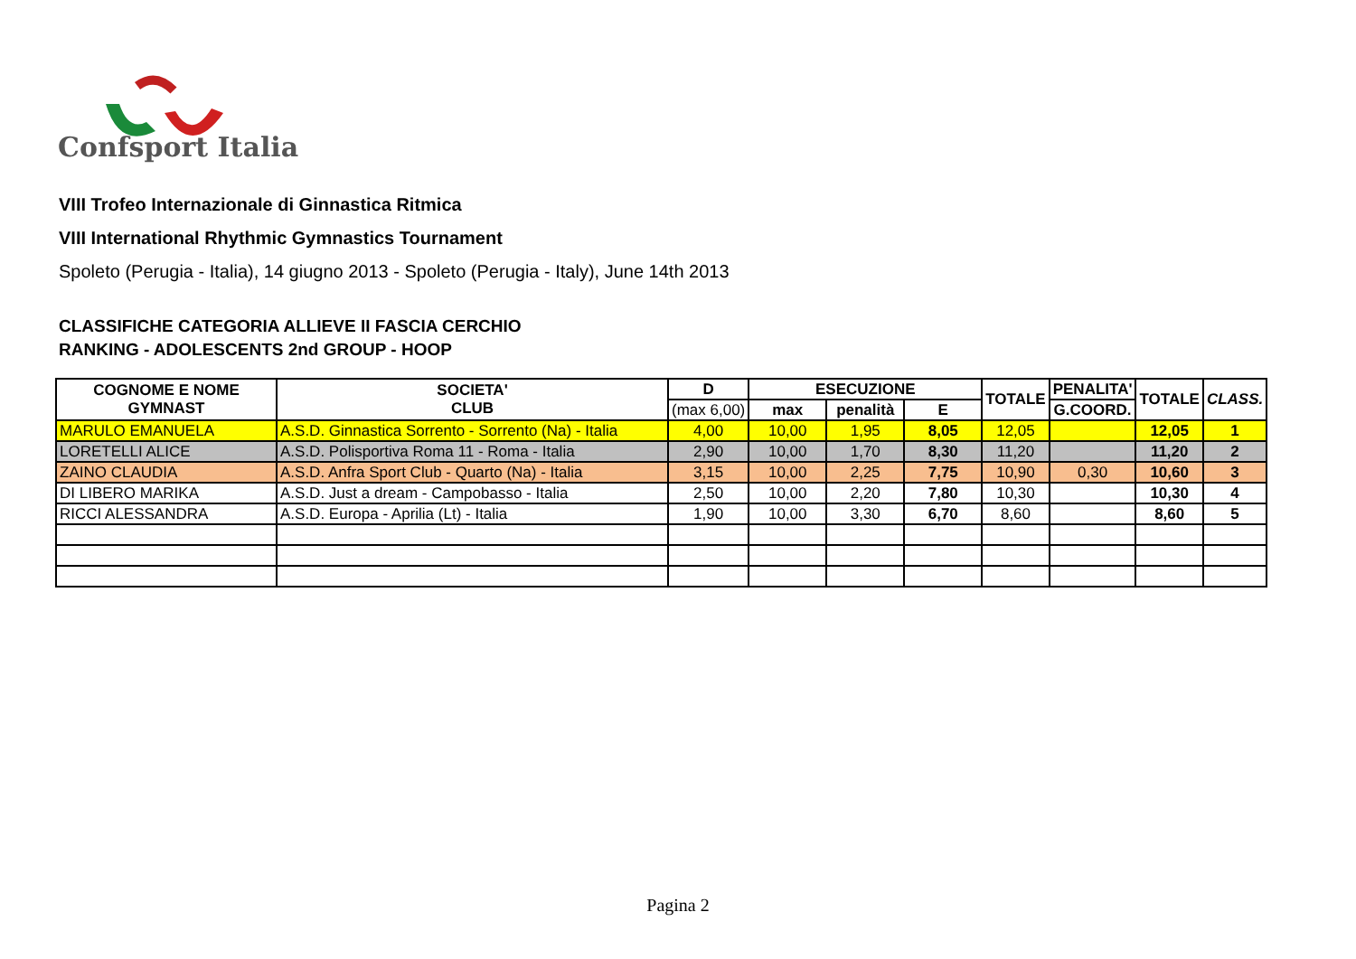Confsport Italia
VIII Trofeo Internazionale di Ginnastica Ritmica
VIII International Rhythmic Gymnastics Tournament
Spoleto (Perugia - Italia), 14 giugno 2013 - Spoleto (Perugia - Italy), June 14th 2013
CLASSIFICHE CATEGORIA ALLIEVE II FASCIA CERCHIO
RANKING - ADOLESCENTS 2nd GROUP - HOOP
| COGNOME E NOME GYMNAST | SOCIETA' CLUB | D | ESECUZIONE | | | TOTALE | PENALITA' | TOTALE | CLASS. |
| --- | --- | --- | --- | --- | --- | --- | --- | --- | --- |
| | | (max 6,00) | max | penalità | E | | G.COORD. | | |
| MARULO EMANUELA | A.S.D. Ginnastica Sorrento - Sorrento (Na) - Italia | 4,00 | 10,00 | 1,95 | 8,05 | 12,05 | | 12,05 | 1 |
| LORETELLI ALICE | A.S.D. Polisportiva Roma 11 - Roma - Italia | 2,90 | 10,00 | 1,70 | 8,30 | 11,20 | | 11,20 | 2 |
| ZAINO CLAUDIA | A.S.D. Anfra Sport Club - Quarto (Na) - Italia | 3,15 | 10,00 | 2,25 | 7,75 | 10,90 | 0,30 | 10,60 | 3 |
| DI LIBERO MARIKA | A.S.D. Just a dream - Campobasso - Italia | 2,50 | 10,00 | 2,20 | 7,80 | 10,30 | | 10,30 | 4 |
| RICCI ALESSANDRA | A.S.D. Europa - Aprilia (Lt) - Italia | 1,90 | 10,00 | 3,30 | 6,70 | 8,60 | | 8,60 | 5 |
Pagina 2